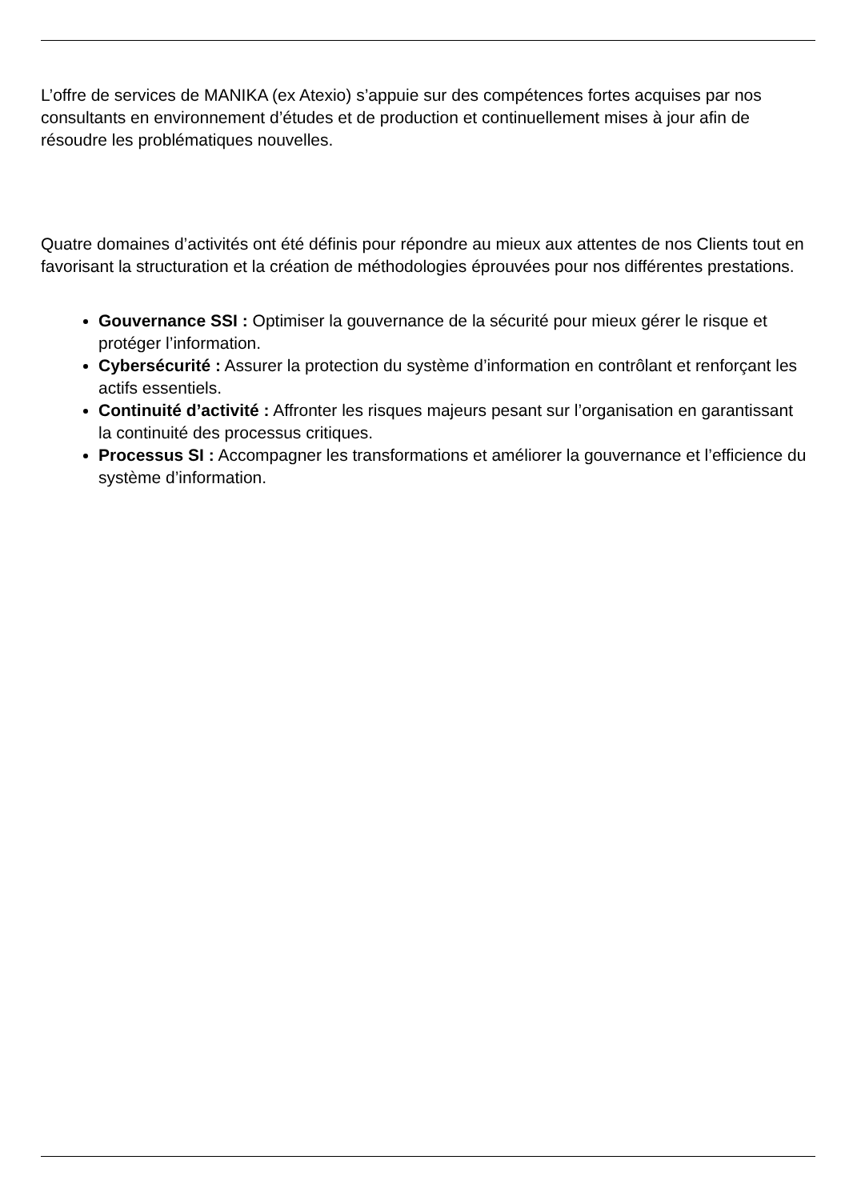L’offre de services de MANIKA (ex Atexio) s’appuie sur des compétences fortes acquises par nos consultants en environnement d’études et de production et continuellement mises à jour afin de résoudre les problématiques nouvelles.
Quatre domaines d’activités ont été définis pour répondre au mieux aux attentes de nos Clients tout en favorisant la structuration et la création de méthodologies éprouvées pour nos différentes prestations.
Gouvernance SSI : Optimiser la gouvernance de la sécurité pour mieux gérer le risque et protéger l’information.
Cybersécurité : Assurer la protection du système d’information en contrôlant et renforçant les actifs essentiels.
Continuité d’activité : Affronter les risques majeurs pesant sur l’organisation en garantissant la continuité des processus critiques.
Processus SI : Accompagner les transformations et améliorer la gouvernance et l’efficience du système d’information.